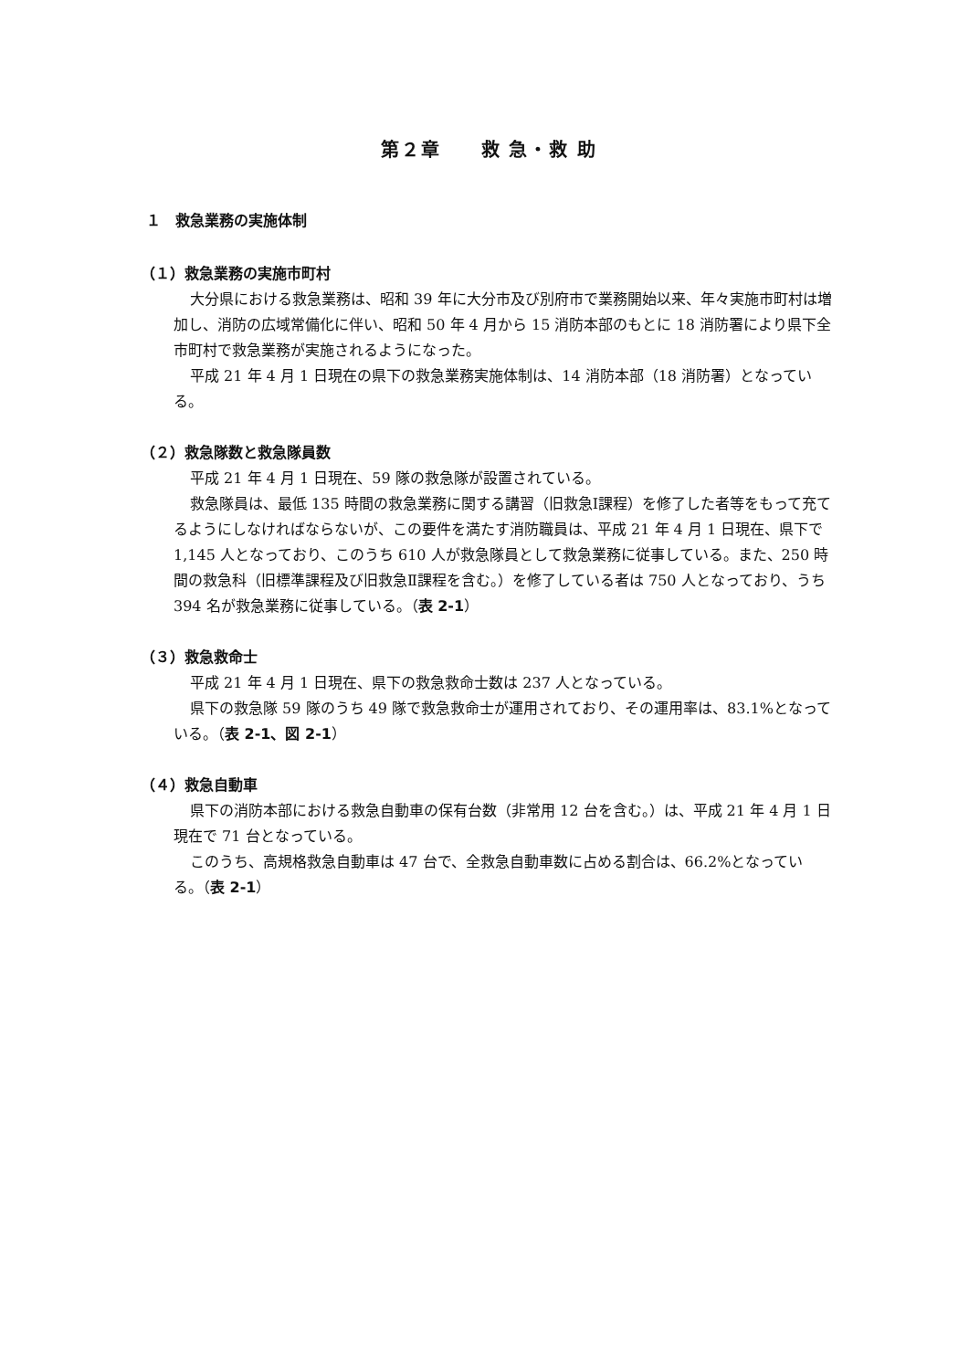第２章　　救 急・救 助
１　救急業務の実施体制
（１）救急業務の実施市町村
大分県における救急業務は、昭和 39 年に大分市及び別府市で業務開始以来、年々実施市町村は増加し、消防の広域常備化に伴い、昭和 50 年 4 月から 15 消防本部のもとに 18 消防署により県下全市町村で救急業務が実施されるようになった。
平成 21 年 4 月 1 日現在の県下の救急業務実施体制は、14 消防本部（18 消防署）となっている。
（２）救急隊数と救急隊員数
平成 21 年 4 月 1 日現在、59 隊の救急隊が設置されている。
救急隊員は、最低 135 時間の救急業務に関する講習（旧救急Ⅰ課程）を修了した者等をもって充てるようにしなければならないが、この要件を満たす消防職員は、平成 21 年 4 月 1 日現在、県下で 1,145 人となっており、このうち 610 人が救急隊員として救急業務に従事している。また、250 時間の救急科（旧標準課程及び旧救急Ⅱ課程を含む。）を修了している者は 750 人となっており、うち 394 名が救急業務に従事している。（表 2-1）
（３）救急救命士
平成 21 年 4 月 1 日現在、県下の救急救命士数は 237 人となっている。
県下の救急隊 59 隊のうち 49 隊で救急救命士が運用されており、その運用率は、83.1%となっている。（表 2-1、図 2-1）
（４）救急自動車
県下の消防本部における救急自動車の保有台数（非常用 12 台を含む。）は、平成 21 年 4 月 1 日現在で 71 台となっている。
このうち、高規格救急自動車は 47 台で、全救急自動車数に占める割合は、66.2%となっている。（表 2-1）